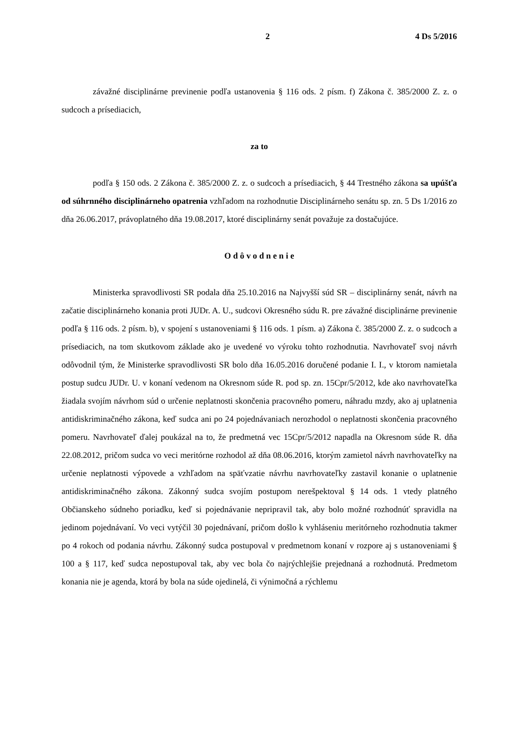2 4 Ds 5/2016
závažné disciplinárne previnenie podľa ustanovenia § 116 ods. 2 písm. f) Zákona č. 385/2000 Z. z. o sudcoch a prísediacich,
za to
podľa § 150 ods. 2 Zákona č. 385/2000 Z. z. o sudcoch a prísediacich, § 44 Trestného zákona sa upúšťa od súhrnného disciplinárneho opatrenia vzhľadom na rozhodnutie Disciplinárneho senátu sp. zn. 5 Ds 1/2016 zo dňa 26.06.2017, právoplatného dňa 19.08.2017, ktoré disciplinárny senát považuje za dostačujúce.
O d ô v o d n e n i e
Ministerka spravodlivosti SR podala dňa 25.10.2016 na Najvyšší súd SR – disciplinárny senát, návrh na začatie disciplinárneho konania proti JUDr. A. U., sudcovi Okresného súdu R. pre závažné disciplinárne previnenie podľa § 116 ods. 2 písm. b), v spojení s ustanoveniami § 116 ods. 1 písm. a) Zákona č. 385/2000 Z. z. o sudcoch a prísediacich, na tom skutkovom základe ako je uvedené vo výroku tohto rozhodnutia. Navrhovateľ svoj návrh odôvodnil tým, že Ministerke spravodlivosti SR bolo dňa 16.05.2016 doručené podanie I. I., v ktorom namietala postup sudcu JUDr. U. v konaní vedenom na Okresnom súde R. pod sp. zn. 15Cpr/5/2012, kde ako navrhovateľka žiadala svojím návrhom súd o určenie neplatnosti skončenia pracovného pomeru, náhradu mzdy, ako aj uplatnenia antidiskriminačného zákona, keď sudca ani po 24 pojednávaniach nerozhodol o neplatnosti skončenia pracovného pomeru. Navrhovateľ ďalej poukázal na to, že predmetná vec 15Cpr/5/2012 napadla na Okresnom súde R. dňa 22.08.2012, pričom sudca vo veci meritórne rozhodol až dňa 08.06.2016, ktorým zamietol návrh navrhovateľky na určenie neplatnosti výpovede a vzhľadom na späťvzatie návrhu navrhovateľky zastavil konanie o uplatnenie antidiskriminačného zákona. Zákonný sudca svojím postupom nerešpektoval § 14 ods. 1 vtedy platného Občianskeho súdneho poriadku, keď si pojednávanie nepripravil tak, aby bolo možné rozhodnúť spravidla na jedinom pojednávaní. Vo veci vytýčil 30 pojednávaní, pričom došlo k vyhláseniu meritórneho rozhodnutia takmer po 4 rokoch od podania návrhu. Zákonný sudca postupoval v predmetnom konaní v rozpore aj s ustanoveniami § 100 a § 117, keď sudca nepostupoval tak, aby vec bola čo najrýchlejšie prejednaná a rozhodnutá. Predmetom konania nie je agenda, ktorá by bola na súde ojedinelá, či výnimočná a rýchlemu